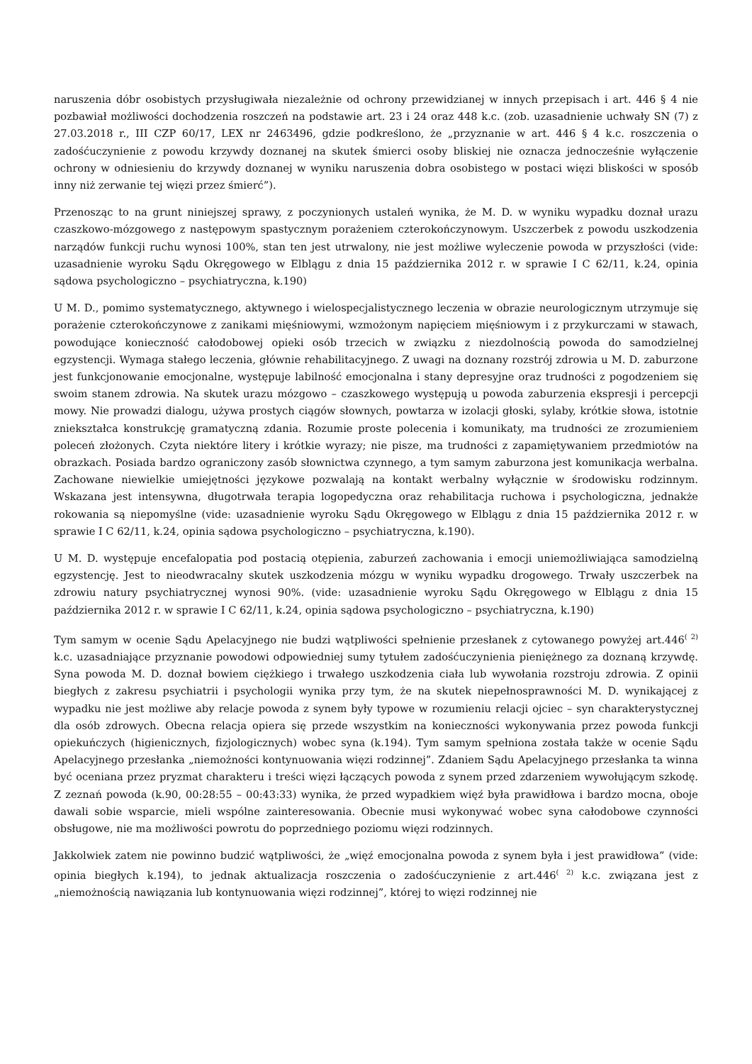naruszenia dóbr osobistych przysługiwała niezależnie od ochrony przewidzianej w innych przepisach i art. 446 § 4 nie pozbawiał możliwości dochodzenia roszczeń na podstawie art. 23 i 24 oraz 448 k.c. (zob. uzasadnienie uchwały SN (7) z 27.03.2018 r., III CZP 60/17, LEX nr 2463496, gdzie podkreślono, że „przyznanie w art. 446 § 4 k.c. roszczenia o zadośćuczynienie z powodu krzywdy doznanej na skutek śmierci osoby bliskiej nie oznacza jednocześnie wyłączenie ochrony w odniesieniu do krzywdy doznanej w wyniku naruszenia dobra osobistego w postaci więzi bliskości w sposób inny niż zerwanie tej więzi przez śmierć”).
Przenosząc to na grunt niniejszej sprawy, z poczynionych ustaleń wynika, że M. D. w wyniku wypadku doznał urazu czaszkowo-mózgowego z następowym spastycznym porażeniem czterokończynowym. Uszczerbek z powodu uszkodzenia narządów funkcji ruchu wynosi 100%, stan ten jest utrwalony, nie jest możliwe wyleczenie powoda w przyszłości (vide: uzasadnienie wyroku Sądu Okręgowego w Elblągu z dnia 15 października 2012 r. w sprawie I C 62/11, k.24, opinia sądowa psychologiczno – psychiatryczna, k.190)
U M. D., pomimo systematycznego, aktywnego i wielospecjalistycznego leczenia w obrazie neurologicznym utrzymuje się porażenie czterokończynowe z zanikami mięśniowymi, wzmożonym napięciem mięśniowym i z przykurczami w stawach, powodujące konieczność całodobowej opieki osób trzecich w związku z niezdolnością powoda do samodzielnej egzystencji. Wymaga stałego leczenia, głównie rehabilitacyjnego. Z uwagi na doznany rozstrój zdrowia u M. D. zaburzone jest funkcjonowanie emocjonalne, występuje labilność emocjonalna i stany depresyjne oraz trudności z pogodzeniem się swoim stanem zdrowia. Na skutek urazu mózgowo – czaszkowego występują u powoda zaburzenia ekspresji i percepcji mowy. Nie prowadzi dialogu, używa prostych ciągów słownych, powtarza w izolacji głoski, sylaby, krótkie słowa, istotnie zniekształca konstrukcję gramatyczną zdania. Rozumie proste polecenia i komunikaty, ma trudności ze zrozumieniem poleceń złożonych. Czyta niektóre litery i krótkie wyrazy; nie pisze, ma trudności z zapamiętywaniem przedmiotów na obrazkach. Posiada bardzo ograniczony zasób słownictwa czynnego, a tym samym zaburzona jest komunikacja werbalna. Zachowane niewielkie umiejętności językowe pozwalają na kontakt werbalny wyłącznie w środowisku rodzinnym. Wskazana jest intensywna, długotrwała terapia logopedyczna oraz rehabilitacja ruchowa i psychologiczna, jednakże rokowania są niepomyślne (vide: uzasadnienie wyroku Sądu Okręgowego w Elblągu z dnia 15 października 2012 r. w sprawie I C 62/11, k.24, opinia sądowa psychologiczno – psychiatryczna, k.190).
U M. D. występuje encefalopatia pod postacią otępienia, zaburzeń zachowania i emocji uniemożliwiająca samodzielną egzystencję. Jest to nieodwracalny skutek uszkodzenia mózgu w wyniku wypadku drogowego. Trwały uszczerbek na zdrowiu natury psychiatrycznej wynosi 90%. (vide: uzasadnienie wyroku Sądu Okręgowego w Elblągu z dnia 15 października 2012 r. w sprawie I C 62/11, k.24, opinia sądowa psychologiczno – psychiatryczna, k.190)
Tym samym w ocenie Sądu Apelacyjnego nie budzi wątpliwości spełnienie przesłanek z cytowanego powyżej art.446<sup>( 2)</sup> k.c. uzasadniające przyznanie powodowi odpowiedniej sumy tytułem zadośćuczynienia pieniężnego za doznaną krzywdę. Syna powoda M. D. doznał bowiem ciężkiego i trwałego uszkodzenia ciała lub wywołania rozstroju zdrowia. Z opinii biegłych z zakresu psychiatrii i psychologii wynika przy tym, że na skutek niepełnosprawności M. D. wynikającej z wypadku nie jest możliwe aby relacje powoda z synem były typowe w rozumieniu relacji ojciec – syn charakterystycznej dla osób zdrowych. Obecna relacja opiera się przede wszystkim na konieczności wykonywania przez powoda funkcji opiekuńczych (higienicznych, fizjologicznych) wobec syna (k.194). Tym samym spełniona została także w ocenie Sądu Apelacyjnego przesłanka „niemożności kontynuowania więzi rodzinnej”. Zdaniem Sądu Apelacyjnego przesłanka ta winna być oceniana przez pryzmat charakteru i treści więzi łączących powoda z synem przed zdarzeniem wywołującym szkodę. Z zeznań powoda (k.90, 00:28:55 – 00:43:33) wynika, że przed wypadkiem więź była prawidłowa i bardzo mocna, oboje dawali sobie wsparcie, mieli wspólne zainteresowania. Obecnie musi wykonywać wobec syna całodobowe czynności obsługowe, nie ma możliwości powrotu do poprzedniego poziomu więzi rodzinnych.
Jakkolwiek zatem nie powinno budzić wątpliwości, że „więź emocjonalna powoda z synem była i jest prawidłowa” (vide: opinia biegłych k.194), to jednak aktualizacja roszczenia o zadośćuczynienie z art.446<sup>( 2)</sup> k.c. związana jest z „niemożnością nawiązania lub kontynuowania więzi rodzinnej”, której to więzi rodzinnej nie